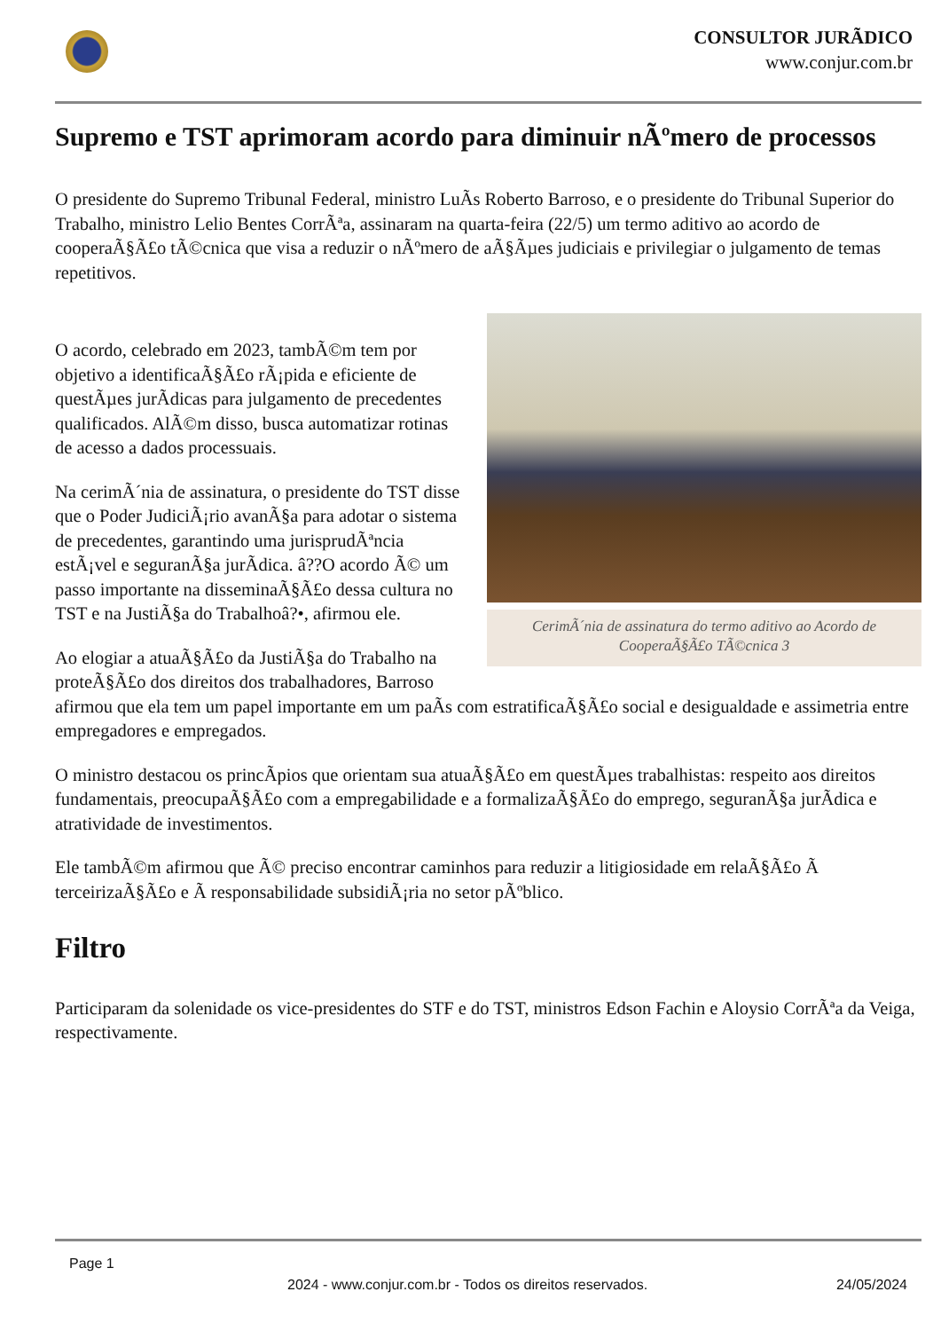CONSULTOR JURÃDICO
www.conjur.com.br
Supremo e TST aprimoram acordo para diminuir nÃºmero de processos
O presidente do Supremo Tribunal Federal, ministro LuÃs Roberto Barroso, e o presidente do Tribunal Superior do Trabalho, ministro Lelio Bentes CorrÃªa, assinaram na quarta-feira (22/5) um termo aditivo ao acordo de cooperaÃ§Ã£o tÃ©cnica que visa a reduzir o nÃºmero de aÃ§Ãµes judiciais e privilegiar o julgamento de temas repetitivos.
CerimÃ´nia de assinatura do termo aditivo ao Acordo de CooperaÃ§Ã£o TÃ©cnica 3
O acordo, celebrado em 2023, tambÃ©m tem por objetivo a identificaÃ§Ã£o rÃ¡pida e eficiente de questÃµes jurÃdicas para julgamento de precedentes qualificados. AlÃ©m disso, busca automatizar rotinas de acesso a dados processuais.
Na cerimÃ´nia de assinatura, o presidente do TST disse que o Poder JudiciÃ¡rio avanÃ§a para adotar o sistema de precedentes, garantindo uma jurisprudÃªncia estÃ¡vel e seguranÃ§a jurÃdica. â??O acordo Ã© um passo importante na disseminaÃ§Ã£o dessa cultura no TST e na JustiÃ§a do Trabalhoâ?•, afirmou ele.
Ao elogiar a atuaÃ§Ã£o da JustiÃ§a do Trabalho na proteÃ§Ã£o dos direitos dos trabalhadores, Barroso afirmou que ela tem um papel importante em um paÃs com estratificaÃ§Ã£o social e desigualdade e assimetria entre empregadores e empregados.
O ministro destacou os princÃpios que orientam sua atuaÃ§Ã£o em questÃµes trabalhistas: respeito aos direitos fundamentais, preocupaÃ§Ã£o com a empregabilidade e a formalizaÃ§Ã£o do emprego, seguranÃ§a jurÃdica e atratividade de investimentos.
Ele tambÃ©m afirmou que Ã© preciso encontrar caminhos para reduzir a litigiosidade em relaÃ§Ã£o Ã terceirizaÃ§Ã£o e Ã responsabilidade subsidiÃ¡ria no setor pÃºblico.
Filtro
Participaram da solenidade os vice-presidentes do STF e do TST, ministros Edson Fachin e Aloysio CorrÃªa da Veiga, respectivamente.
Page 1
2024 - www.conjur.com.br - Todos os direitos reservados. 24/05/2024